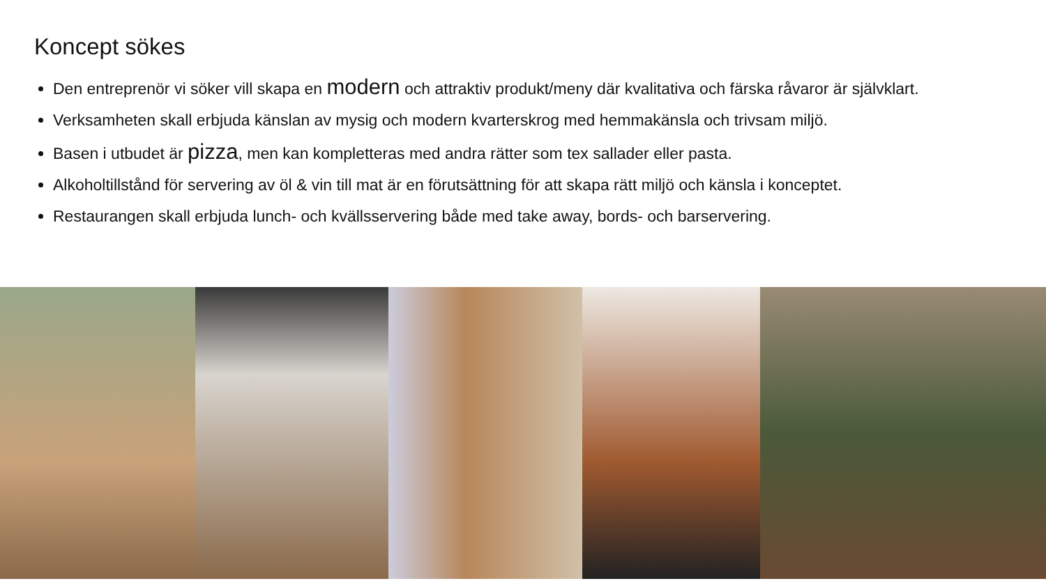Koncept sökes
Den entreprenör vi söker vill skapa en modern och attraktiv produkt/meny där kvalitativa och färska råvaror är självklart.
Verksamheten skall erbjuda känslan av mysig och modern kvarterskrog med hemmakänsla och trivsam miljö.
Basen i utbudet är pizza, men kan kompletteras med andra rätter som tex sallader eller pasta.
Alkoholtillstånd för servering av öl & vin till mat är en förutsättning för att skapa rätt miljö och känsla i konceptet.
Restaurangen skall erbjuda lunch- och kvällsservering både med take away, bords- och barservering.